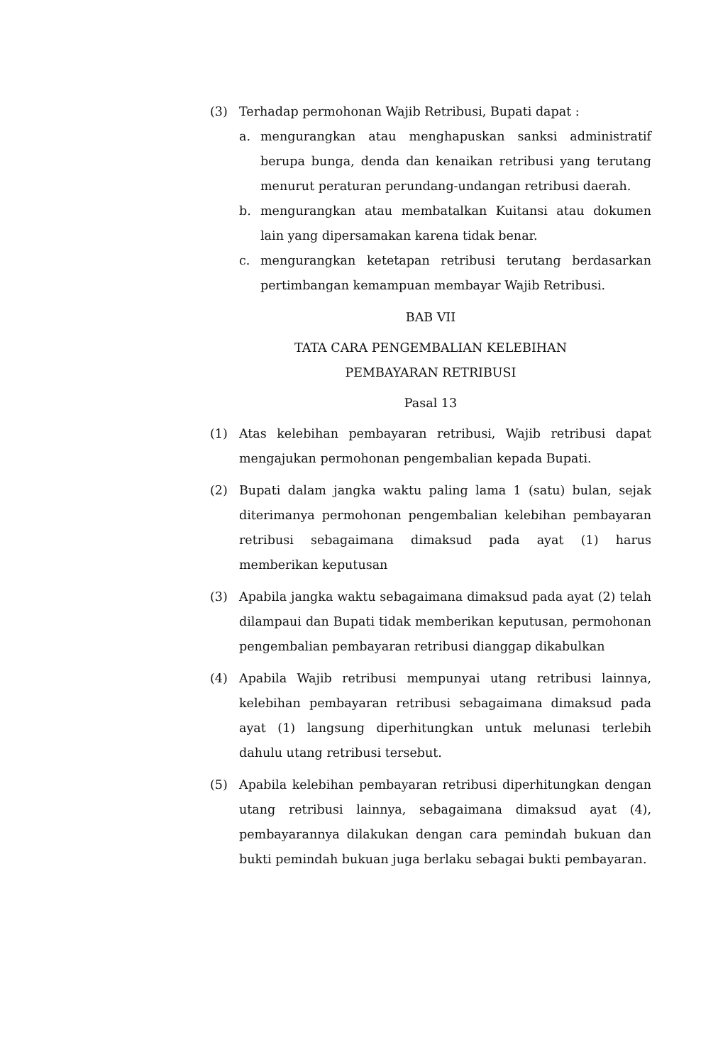(3) Terhadap permohonan Wajib Retribusi, Bupati dapat :
a. mengurangkan atau menghapuskan sanksi administratif berupa bunga, denda dan kenaikan retribusi yang terutang menurut peraturan perundang-undangan retribusi daerah.
b. mengurangkan atau membatalkan Kuitansi atau dokumen lain yang dipersamakan karena tidak benar.
c. mengurangkan ketetapan retribusi terutang berdasarkan pertimbangan kemampuan membayar Wajib Retribusi.
BAB VII
TATA CARA PENGEMBALIAN KELEBIHAN
PEMBAYARAN RETRIBUSI
Pasal 13
(1) Atas kelebihan pembayaran retribusi, Wajib retribusi dapat mengajukan permohonan pengembalian kepada Bupati.
(2) Bupati dalam jangka waktu paling lama 1 (satu) bulan, sejak diterimanya permohonan pengembalian kelebihan pembayaran retribusi sebagaimana dimaksud pada ayat (1) harus memberikan keputusan
(3) Apabila jangka waktu sebagaimana dimaksud pada ayat (2) telah dilampaui dan Bupati tidak memberikan keputusan, permohonan pengembalian pembayaran retribusi dianggap dikabulkan
(4) Apabila Wajib retribusi mempunyai utang retribusi lainnya, kelebihan pembayaran retribusi sebagaimana dimaksud pada ayat (1) langsung diperhitungkan untuk melunasi terlebih dahulu utang retribusi tersebut.
(5) Apabila kelebihan pembayaran retribusi diperhitungkan dengan utang retribusi lainnya, sebagaimana dimaksud ayat (4), pembayarannya dilakukan dengan cara pemindah bukuan dan bukti pemindah bukuan juga berlaku sebagai bukti pembayaran.